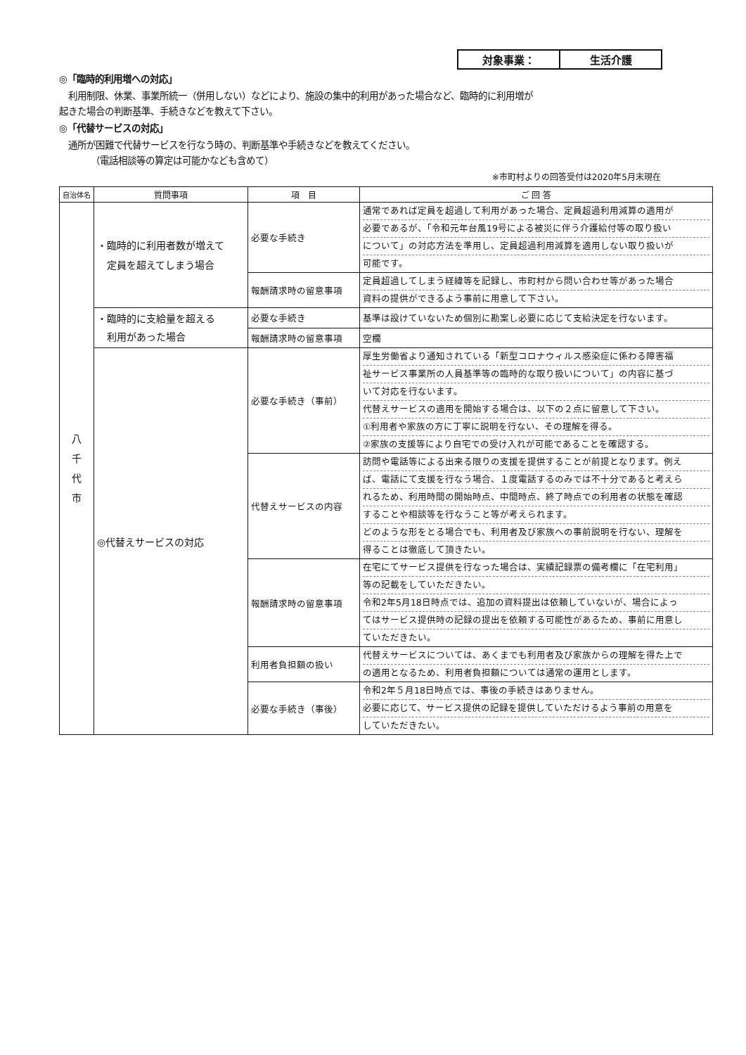対象事業： 生活介護
◎「臨時的利用増への対応」
　利用制限、休業、事業所統一（併用しない）などにより、施設の集中的利用があった場合など、臨時的に利用増が
起きた場合の判断基準、手続きなどを教えて下さい。
◎「代替サービスの対応」
　通所が困難で代替サービスを行なう時の、判断基準や手続きなどを教えてください。
　　　　（電話相談等の算定は可能かなども含めて）
※市町村よりの回答受付は2020年5月末現在
| 自治体名 | 質問事項 | 項 目 | ご 回 答 |
| --- | --- | --- | --- |
| 八 千 代 市 | ・臨時的に利用者数が増えて 定員を超えてしまう場合 | 必要な手続き | 通常であれば定員を超過して利用があった場合、定員超過利用減算の適用が 必要であるが、「令和元年台風19号による被災に伴う介護給付等の取り扱い について」の対応方法を準用し、定員超過利用減算を適用しない取り扱いが 可能です。 |
| | | 報酬請求時の留意事項 | 定員超過してしまう経緯等を記録し、市町村から問い合わせ等があった場合 資料の提供ができるよう事前に用意して下さい。 |
| | ・臨時的に支給量を超える 利用があった場合 | 必要な手続き | 基準は設けていないため個別に勘案し必要に応じて支給決定を行ないます。 |
| | | 報酬請求時の留意事項 | 空欄 |
| | ◎代替えサービスの対応 | 必要な手続き（事前） | 厚生労働省より通知されている「新型コロナウィルス感染症に係わる障害福 祉サービス事業所の人員基準等の臨時的な取り扱いについて」の内容に基づ いて対応を行ないます。 代替えサービスの適用を開始する場合は、以下の２点に留意して下さい。 ①利用者や家族の方に丁寧に説明を行ない、その理解を得る。 ②家族の支援等により自宅での受け入れが可能であることを確認する。 |
| | | 代替えサービスの内容 | 訪問や電話等による出来る限りの支援を提供することが前提となります。例え ば、電話にて支援を行なう場合、１度電話するのみでは不十分であると考えら れるため、利用時間の開始時点、中間時点、終了時点での利用者の状態を確認 することや相談等を行なうこと等が考えられます。 どのような形をとる場合でも、利用者及び家族への事前説明を行ない、理解を 得ることは徹底して頂きたい。 |
| | | 報酬請求時の留意事項 | 在宅にてサービス提供を行なった場合は、実績記録票の備考欄に「在宅利用」 等の記載をしていただきたい。 令和2年5月18日時点では、追加の資料提出は依頼していないが、場合によっ てはサービス提供時の記録の提出を依頼する可能性があるため、事前に用意し ていただきたい。 |
| | | 利用者負担額の扱い | 代替えサービスについては、あくまでも利用者及び家族からの理解を得た上で の適用となるため、利用者負担額については通常の運用とします。 |
| | | 必要な手続き（事後） | 令和2年５月18日時点では、事後の手続きはありません。 必要に応じて、サービス提供の記録を提供していただけるよう事前の用意を していただきたい。 |